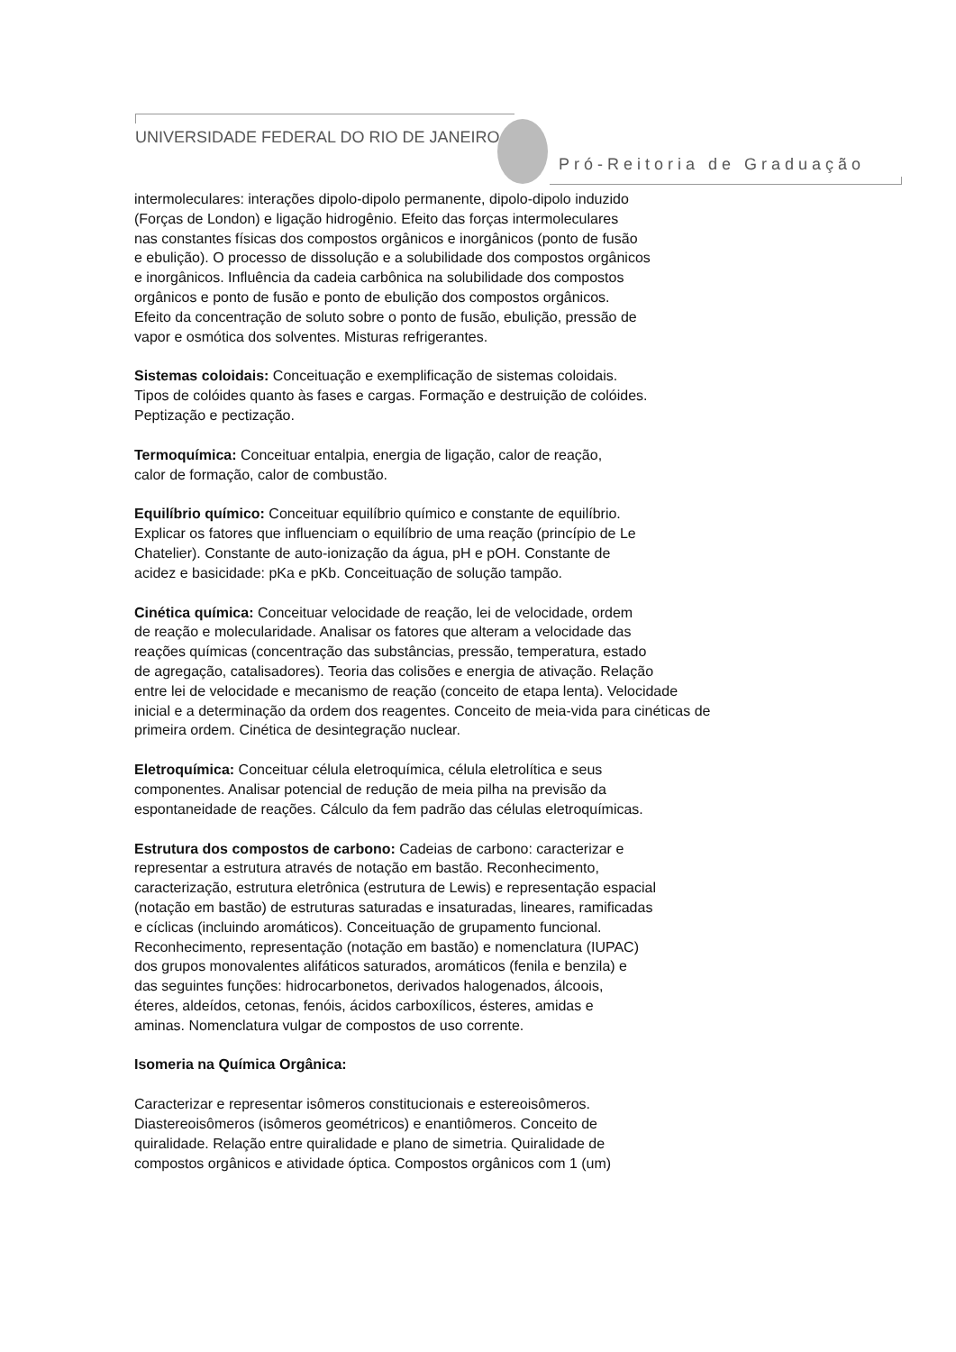UNIVERSIDADE FEDERAL DO RIO DE JANEIRO
Pró-Reitoria de Graduação
intermoleculares: interações dipolo-dipolo permanente, dipolo-dipolo induzido
(Forças de London) e ligação hidrogênio. Efeito das forças intermoleculares
nas constantes físicas dos compostos orgânicos e inorgânicos (ponto de fusão
e ebulição). O processo de dissolução e a solubilidade dos compostos orgânicos
e inorgânicos. Influência da cadeia carbônica na solubilidade dos compostos
orgânicos e ponto de fusão e ponto de ebulição dos compostos orgânicos.
Efeito da concentração de soluto sobre o ponto de fusão, ebulição, pressão de
vapor e osmótica dos solventes. Misturas refrigerantes.
Sistemas coloidais: Conceituação e exemplificação de sistemas coloidais.
Tipos de colóides quanto às fases e cargas. Formação e destruição de colóides.
Peptização e pectização.
Termoquímica: Conceituar entalpia, energia de ligação, calor de reação,
calor de formação, calor de combustão.
Equilíbrio químico: Conceituar equilíbrio químico e constante de equilíbrio.
Explicar os fatores que influenciam o equilíbrio de uma reação (princípio de Le
Chatelier). Constante de auto-ionização da água, pH e pOH. Constante de
acidez e basicidade: pKa e pKb. Conceituação de solução tampão.
Cinética química: Conceituar velocidade de reação, lei de velocidade, ordem
de reação e molecularidade. Analisar os fatores que alteram a velocidade das
reações químicas (concentração das substâncias, pressão, temperatura, estado
de agregação, catalisadores). Teoria das colisões e energia de ativação. Relação
entre lei de velocidade e mecanismo de reação (conceito de etapa lenta). Velocidade
inicial e a determinação da ordem dos reagentes. Conceito de meia-vida para cinéticas de
primeira ordem. Cinética de desintegração nuclear.
Eletroquímica: Conceituar célula eletroquímica, célula eletrolítica e seus
componentes. Analisar potencial de redução de meia pilha na previsão da
espontaneidade de reações. Cálculo da fem padrão das células eletroquímicas.
Estrutura dos compostos de carbono: Cadeias de carbono: caracterizar e
representar a estrutura através de notação em bastão. Reconhecimento,
caracterização, estrutura eletrônica (estrutura de Lewis) e representação espacial
(notação em bastão) de estruturas saturadas e insaturadas, lineares, ramificadas
e cíclicas (incluindo aromáticos). Conceituação de grupamento funcional.
Reconhecimento, representação (notação em bastão) e nomenclatura (IUPAC)
dos grupos monovalentes alifáticos saturados, aromáticos (fenila e benzila) e
das seguintes funções: hidrocarbonetos, derivados halogenados, álcoois,
éteres, aldeídos, cetonas, fenóis, ácidos carboxílicos, ésteres, amidas e
aminas. Nomenclatura vulgar de compostos de uso corrente.
Isomeria na Química Orgânica:
Caracterizar e representar isômeros constitucionais e estereoisômeros.
Diastereoisômeros (isômeros geométricos) e enantiômeros. Conceito de
quiralidade. Relação entre quiralidade e plano de simetria. Quiralidade de
compostos orgânicos e atividade óptica. Compostos orgânicos com 1 (um)